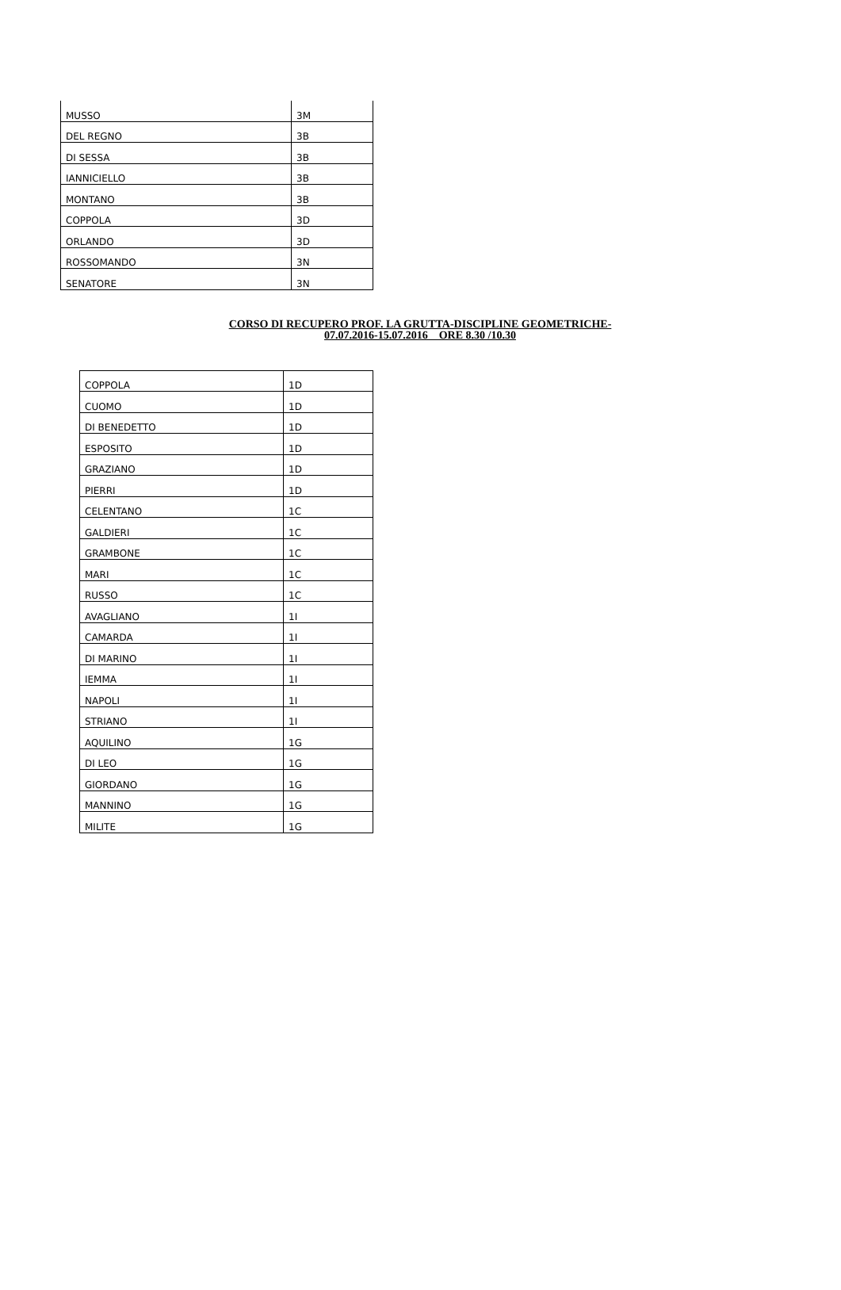| MUSSO | 3M |
| DEL REGNO | 3B |
| DI SESSA | 3B |
| IANNICIELLO | 3B |
| MONTANO | 3B |
| COPPOLA | 3D |
| ORLANDO | 3D |
| ROSSOMANDO | 3N |
| SENATORE | 3N |
CORSO DI RECUPERO PROF. LA GRUTTA-DISCIPLINE GEOMETRICHE-
07.07.2016-15.07.2016 ORE 8.30 /10.30
| COPPOLA | 1D |
| CUOMO | 1D |
| DI BENEDETTO | 1D |
| ESPOSITO | 1D |
| GRAZIANO | 1D |
| PIERRI | 1D |
| CELENTANO | 1C |
| GALDIERI | 1C |
| GRAMBONE | 1C |
| MARI | 1C |
| RUSSO | 1C |
| AVAGLIANO | 1I |
| CAMARDA | 1I |
| DI MARINO | 1I |
| IEMMA | 1I |
| NAPOLI | 1I |
| STRIANO | 1I |
| AQUILINO | 1G |
| DI LEO | 1G |
| GIORDANO | 1G |
| MANNINO | 1G |
| MILITE | 1G |